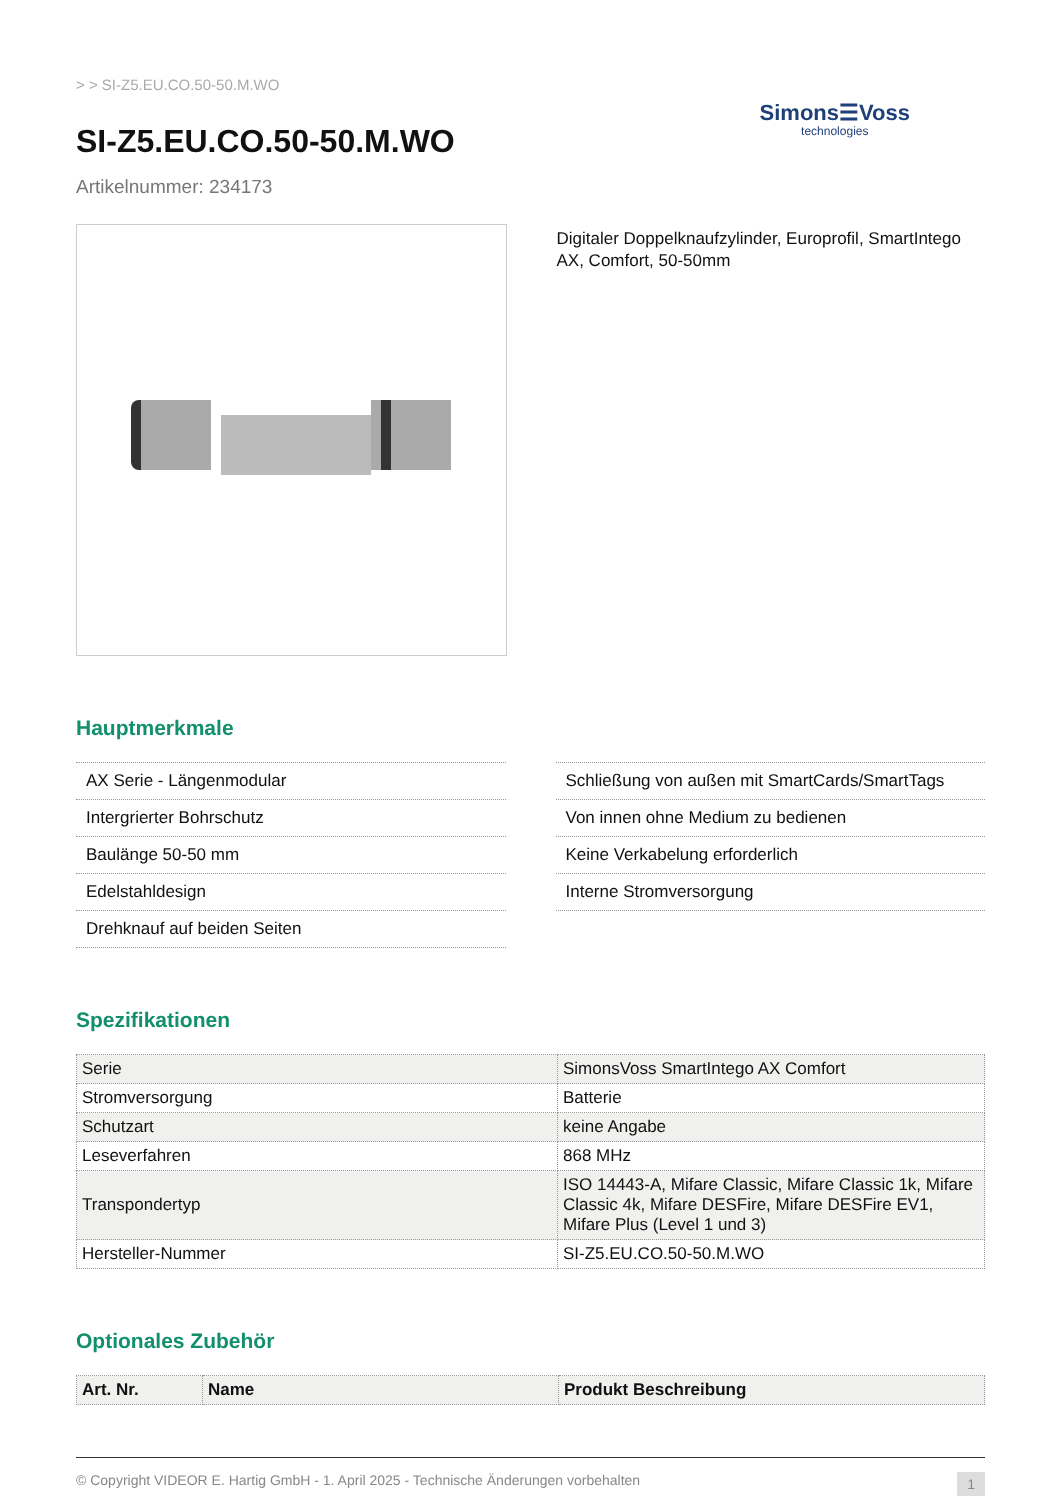> > SI-Z5.EU.CO.50-50.M.WO
SI-Z5.EU.CO.50-50.M.WO
Artikelnummer: 234173
Simons☰Voss
technologies
Digitaler Doppelknaufzylinder, Europrofil, SmartIntego AX, Comfort, 50-50mm
Hauptmerkmale
AX Serie - Längenmodular
Intergrierter Bohrschutz
Baulänge 50-50 mm
Edelstahldesign
Drehknauf auf beiden Seiten
Schließung von außen mit SmartCards/SmartTags
Von innen ohne Medium zu bedienen
Keine Verkabelung erforderlich
Interne Stromversorgung
Spezifikationen
| Serie | SimonsVoss SmartIntego AX Comfort |
| Stromversorgung | Batterie |
| Schutzart | keine Angabe |
| Leseverfahren | 868 MHz |
| Transpondertyp | ISO 14443-A, Mifare Classic, Mifare Classic 1k, Mifare Classic 4k, Mifare DESFire, Mifare DESFire EV1, Mifare Plus (Level 1 und 3) |
| Hersteller-Nummer | SI-Z5.EU.CO.50-50.M.WO |
Optionales Zubehör
| Art. Nr. | Name | Produkt Beschreibung |
| --- | --- | --- |
© Copyright VIDEOR E. Hartig GmbH - 1. April 2025 - Technische Änderungen vorbehalten 1